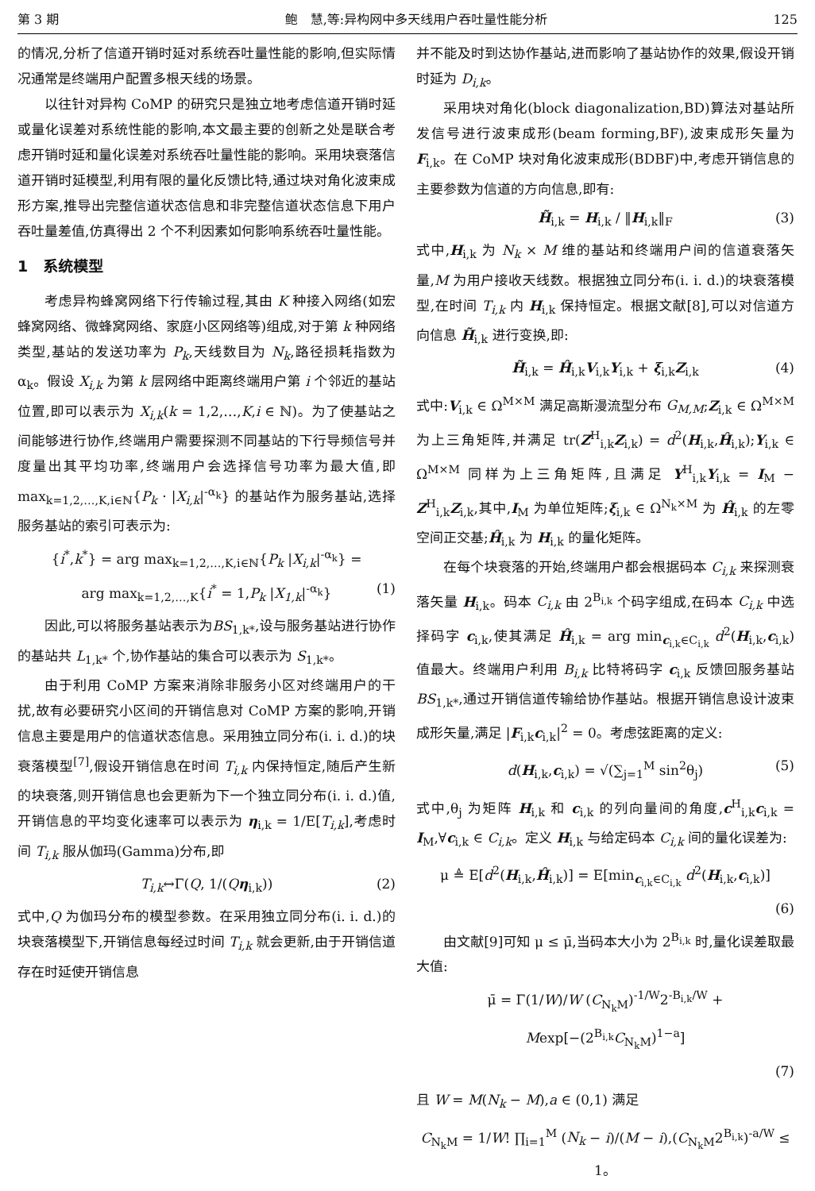第 3 期 鲍　慧,等:异构网中多天线用户吞吐量性能分析 125
的情况,分析了信道开销时延对系统吞吐量性能的影响,但实际情况通常是终端用户配置多根天线的场景。
以往针对异构 CoMP 的研究只是独立地考虑信道开销时延或量化误差对系统性能的影响,本文最主要的创新之处是联合考虑开销时延和量化误差对系统吞吐量性能的影响。采用块衰落信道开销时延模型,利用有限的量化反馈比特,通过块对角化波束成形方案,推导出完整信道状态信息和非完整信道状态信息下用户吞吐量差值,仿真得出 2 个不利因素如何影响系统吞吐量性能。
1　系统模型
考虑异构蜂窝网络下行传输过程,其由 K 种接入网络(如宏蜂窝网络、微蜂窝网络、家庭小区网络等)组成,对于第 k 种网络类型,基站的发送功率为 P<sub>k</sub>,天线数目为 N<sub>k</sub>,路径损耗指数为 α<sub>k</sub>。假设 X<sub>i,k</sub> 为第 k 层网络中距离终端用户第 i 个邻近的基站位置,即可以表示为 X<sub>i,k</sub>(k = 1,2,…,K,i ∈ ℕ)。为了使基站之间能够进行协作,终端用户需要探测不同基站的下行导频信号并度量出其平均功率,终端用户会选择信号功率为最大值,即 max<sub>k=1,2,…,K,i∈ℕ</sub>{P<sub>k</sub> · |X<sub>i,k</sub>|<sup>-α<sub>k</sub></sup>} 的基站作为服务基站,选择服务基站的索引可表示为:
{i<sup>*</sup>,k<sup>*</sup>} = arg max<sub>k=1,2,…,K,i∈ℕ</sub>{P<sub>k</sub> |X<sub>i,k</sub>|<sup>-α<sub>k</sub></sup>} =
arg max<sub>k=1,2,…,K</sub>{i<sup>*</sup> = 1,P<sub>k</sub> |X<sub>1,k</sub>|<sup>-α<sub>k</sub></sup>} (1)
因此,可以将服务基站表示为BS<sub>1,k*</sub>,设与服务基站进行协作的基站共 L<sub>1,k*</sub> 个,协作基站的集合可以表示为 S<sub>1,k*</sub>。
由于利用 CoMP 方案来消除非服务小区对终端用户的干扰,故有必要研究小区间的开销信息对 CoMP 方案的影响,开销信息主要是用户的信道状态信息。采用独立同分布(i. i. d.)的块衰落模型<sup>[7]</sup>,假设开销信息在时间 T<sub>i,k</sub> 内保持恒定,随后产生新的块衰落,则开销信息也会更新为下一个独立同分布(i. i. d.)值,开销信息的平均变化速率可以表示为 η<sub>i,k</sub> = 1/E[T<sub>i,k</sub>],考虑时间 T<sub>i,k</sub> 服从伽玛(Gamma)分布,即
T<sub>i,k</sub>↔Γ(Q, 1/(Qη<sub>i,k</sub>)) (2)
式中,Q 为伽玛分布的模型参数。在采用独立同分布(i. i. d.)的块衰落模型下,开销信息每经过时间 T<sub>i,k</sub> 就会更新,由于开销信道存在时延使开销信息
并不能及时到达协作基站,进而影响了基站协作的效果,假设开销时延为 D<sub>i,k</sub>。
采用块对角化(block diagonalization,BD)算法对基站所发信号进行波束成形(beam forming,BF),波束成形矢量为 F<sub>i,k</sub>。在 CoMP 块对角化波束成形(BDBF)中,考虑开销信息的主要参数为信道的方向信息,即有:
H̃<sub>i,k</sub> = H<sub>i,k</sub> / ‖H<sub>i,k</sub>‖<sub>F</sub> (3)
式中,H<sub>i,k</sub> 为 N<sub>k</sub> × M 维的基站和终端用户间的信道衰落矢量,M 为用户接收天线数。根据独立同分布(i. i. d.)的块衰落模型,在时间 T<sub>i,k</sub> 内 H<sub>i,k</sub> 保持恒定。根据文献[8],可以对信道方向信息 H̃<sub>i,k</sub> 进行变换,即:
H̃<sub>i,k</sub> = Ĥ<sub>i,k</sub>V<sub>i,k</sub>Y<sub>i,k</sub> + ξ<sub>i,k</sub>Z<sub>i,k</sub> (4)
式中:V<sub>i,k</sub> ∈ Ω<sup>M×M</sup> 满足高斯漫流型分布 G<sub>M,M</sub>;Z<sub>i,k</sub> ∈ Ω<sup>M×M</sup> 为上三角矩阵,并满足 tr(Z<sup>H</sup><sub>i,k</sub>Z<sub>i,k</sub>) = d<sup>2</sup>(H<sub>i,k</sub>,Ĥ<sub>i,k</sub>);Y<sub>i,k</sub> ∈ Ω<sup>M×M</sup> 同样为上三角矩阵,且满足 Y<sup>H</sup><sub>i,k</sub>Y<sub>i,k</sub> = I<sub>M</sub> − Z<sup>H</sup><sub>i,k</sub>Z<sub>i,k</sub>,其中,I<sub>M</sub> 为单位矩阵;ξ<sub>i,k</sub> ∈ Ω<sup>N<sub>k</sub>×M</sup> 为 Ĥ<sub>i,k</sub> 的左零空间正交基;Ĥ<sub>i,k</sub> 为 H<sub>i,k</sub> 的量化矩阵。
在每个块衰落的开始,终端用户都会根据码本 C<sub>i,k</sub> 来探测衰落矢量 H<sub>i,k</sub>。码本 C<sub>i,k</sub> 由 2<sup>B<sub>i,k</sub></sup> 个码字组成,在码本 C<sub>i,k</sub> 中选择码字 c<sub>i,k</sub>,使其满足 Ĥ<sub>i,k</sub> = arg min<sub>c<sub>i,k</sub>∈C<sub>i,k</sub></sub> d<sup>2</sup>(H<sub>i,k</sub>,c<sub>i,k</sub>) 值最大。终端用户利用 B<sub>i,k</sub> 比特将码字 c<sub>i,k</sub> 反馈回服务基站 BS<sub>1,k*</sub>,通过开销信道传输给协作基站。根据开销信息设计波束成形矢量,满足 |F<sub>i,k</sub>c<sub>i,k</sub>|<sup>2</sup> = 0。考虑弦距离的定义:
d(H<sub>i,k</sub>,c<sub>i,k</sub>) = √(∑<sub>j=1</sub><sup>M</sup> sin<sup>2</sup>θ<sub>j</sub>) (5)
式中,θ<sub>j</sub> 为矩阵 H<sub>i,k</sub> 和 c<sub>i,k</sub> 的列向量间的角度,c<sup>H</sup><sub>i,k</sub>c<sub>i,k</sub> = I<sub>M</sub>,∀c<sub>i,k</sub> ∈ C<sub>i,k</sub>。定义 H<sub>i,k</sub> 与给定码本 C<sub>i,k</sub> 间的量化误差为:
μ ≜ E[d<sup>2</sup>(H<sub>i,k</sub>,Ĥ<sub>i,k</sub>)] = E[min<sub>c<sub>i,k</sub>∈C<sub>i,k</sub></sub> d<sup>2</sup>(H<sub>i,k</sub>,c<sub>i,k</sub>)]
(6)
由文献[9]可知 μ ≤ μ̄,当码本大小为 2<sup>B<sub>i,k</sub></sup> 时,量化误差取最大值:
μ̄ = Γ(1/W)/W (C<sub>N<sub>k</sub>M</sub>)<sup>-1/W</sup>2<sup>-B<sub>i,k</sub>/W</sup> + Mexp[−(2<sup>B<sub>i,k</sub></sup>C<sub>N<sub>k</sub>M</sub>)<sup>1−a</sup>]
(7)
且 W = M(N<sub>k</sub> − M),a ∈ (0,1) 满足
C<sub>N<sub>k</sub>M</sub> = 1/W! ∏<sub>i=1</sub><sup>M</sup> (N<sub>k</sub> − i)/(M − i),(C<sub>N<sub>k</sub>M</sub>2<sup>B<sub>i,k</sub></sup>)<sup>-a/W</sup> ≤ 1。